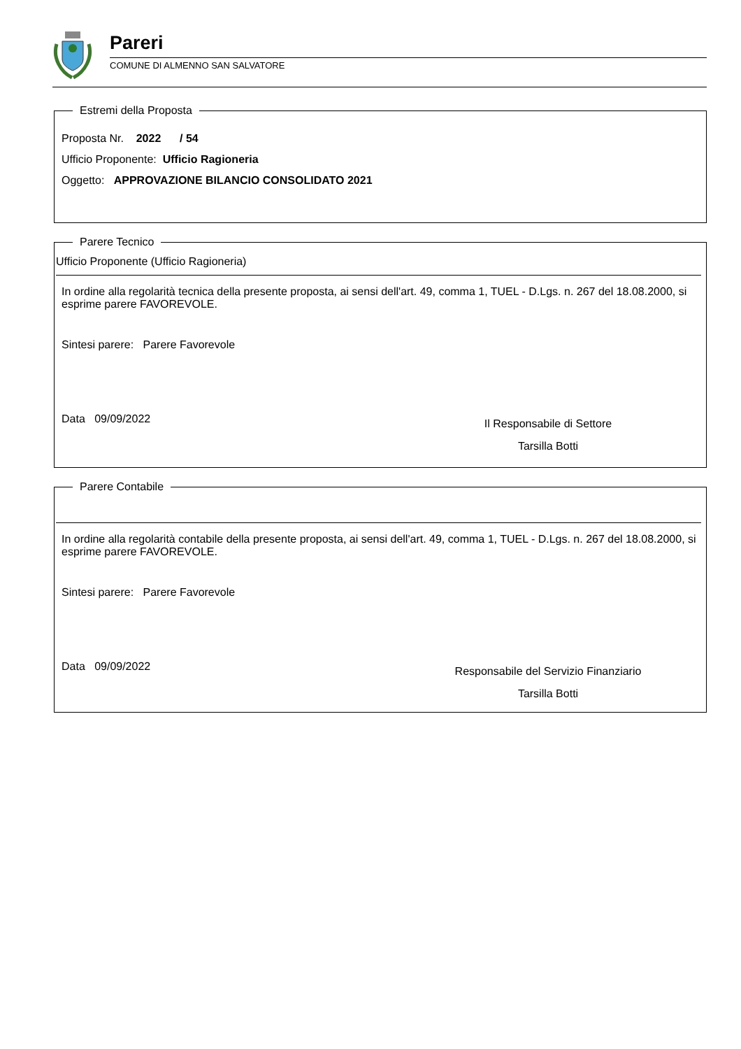Pareri
COMUNE DI ALMENNO SAN SALVATORE
Estremi della Proposta
Proposta Nr. 2022 / 54
Ufficio Proponente: Ufficio Ragioneria
Oggetto: APPROVAZIONE BILANCIO CONSOLIDATO 2021
Parere Tecnico
Ufficio Proponente (Ufficio Ragioneria)
In ordine alla regolarità tecnica della presente proposta, ai sensi dell'art. 49, comma 1, TUEL - D.Lgs. n. 267 del 18.08.2000, si esprime parere FAVOREVOLE.
Sintesi parere: Parere Favorevole
Data 09/09/2022
Il Responsabile di Settore
Tarsilla Botti
Parere Contabile
In ordine alla regolarità contabile della presente proposta, ai sensi dell'art. 49, comma 1, TUEL - D.Lgs. n. 267 del 18.08.2000, si esprime parere FAVOREVOLE.
Sintesi parere: Parere Favorevole
Data 09/09/2022
Responsabile del Servizio Finanziario
Tarsilla Botti